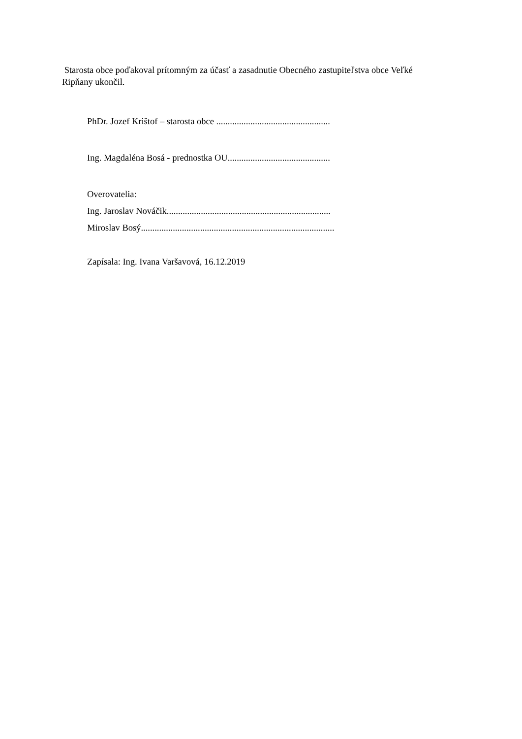Starosta obce poďakoval prítomným za účasť a zasadnutie Obecného zastupiteľstva obce Veľké Ripňany ukončil.
PhDr. Jozef Krištof – starosta obce ..................................................
Ing. Magdaléna Bosá - prednostka OU.............................................
Overovatelia:
Ing. Jaroslav Nováčik........................................................................
Miroslav Bosý.....................................................................................
Zapísala: Ing. Ivana Varšavová, 16.12.2019